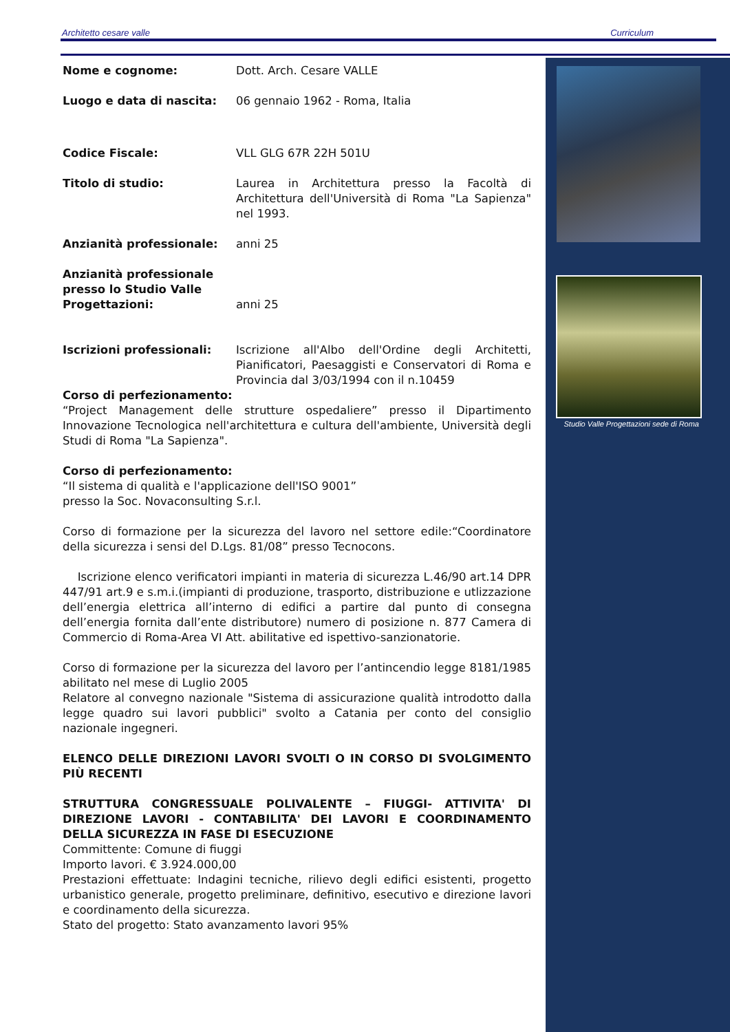Architetto cesare valle Curriculum
Nome e cognome: Dott. Arch. Cesare VALLE
Luogo e data di nascita: 06 gennaio 1962 - Roma, Italia
Codice Fiscale: VLL GLG 67R 22H 501U
Titolo di studio: Laurea in Architettura presso la Facoltà di Architettura dell'Università di Roma "La Sapienza" nel 1993.
Anzianità professionale: anni 25
Anzianità professionale presso lo Studio Valle Progettazioni:
anni 25
Iscrizioni professionali: Iscrizione all'Albo dell'Ordine degli Architetti, Pianificatori, Paesaggisti e Conservatori di Roma e Provincia dal 3/03/1994 con il n.10459
Corso di perfezionamento:
“Project Management delle strutture ospedaliere” presso il Dipartimento Innovazione Tecnologica nell'architettura e cultura dell'ambiente, Università degli Studi di Roma "La Sapienza".
Corso di perfezionamento:
“Il sistema di qualità e l'applicazione dell'ISO 9001”
presso la Soc. Novaconsulting S.r.l.
Corso di formazione per la sicurezza del lavoro nel settore edile:“Coordinatore della sicurezza i sensi del D.Lgs. 81/08” presso Tecnocons.
Iscrizione elenco verificatori impianti in materia di sicurezza L.46/90 art.14 DPR 447/91 art.9 e s.m.i.(impianti di produzione, trasporto, distribuzione e utlizzazione dell’energia elettrica all’interno di edifici a partire dal punto di consegna dell’energia fornita dall’ente distributore) numero di posizione n. 877 Camera di Commercio di Roma-Area VI Att. abilitative ed ispettivo-sanzionatorie.
Corso di formazione per la sicurezza del lavoro per l’antincendio legge 8181/1985 abilitato nel mese di Luglio 2005
Relatore al convegno nazionale "Sistema di assicurazione qualità introdotto dalla legge quadro sui lavori pubblici" svolto a Catania per conto del consiglio nazionale ingegneri.
ELENCO DELLE DIREZIONI LAVORI SVOLTI O IN CORSO DI SVOLGIMENTO PIÙ RECENTI
STRUTTURA CONGRESSUALE POLIVALENTE – FIUGGI- ATTIVITA' DI DIREZIONE LAVORI - CONTABILITA' DEI LAVORI E COORDINAMENTO DELLA SICUREZZA IN FASE DI ESECUZIONE
Committente: Comune di fiuggi
Importo lavori. € 3.924.000,00
Prestazioni effettuate: Indagini tecniche, rilievo degli edifici esistenti, progetto urbanistico generale, progetto preliminare, definitivo, esecutivo e direzione lavori e coordinamento della sicurezza.
Stato del progetto: Stato avanzamento lavori 95%
Studio Valle Progettazioni sede di Roma